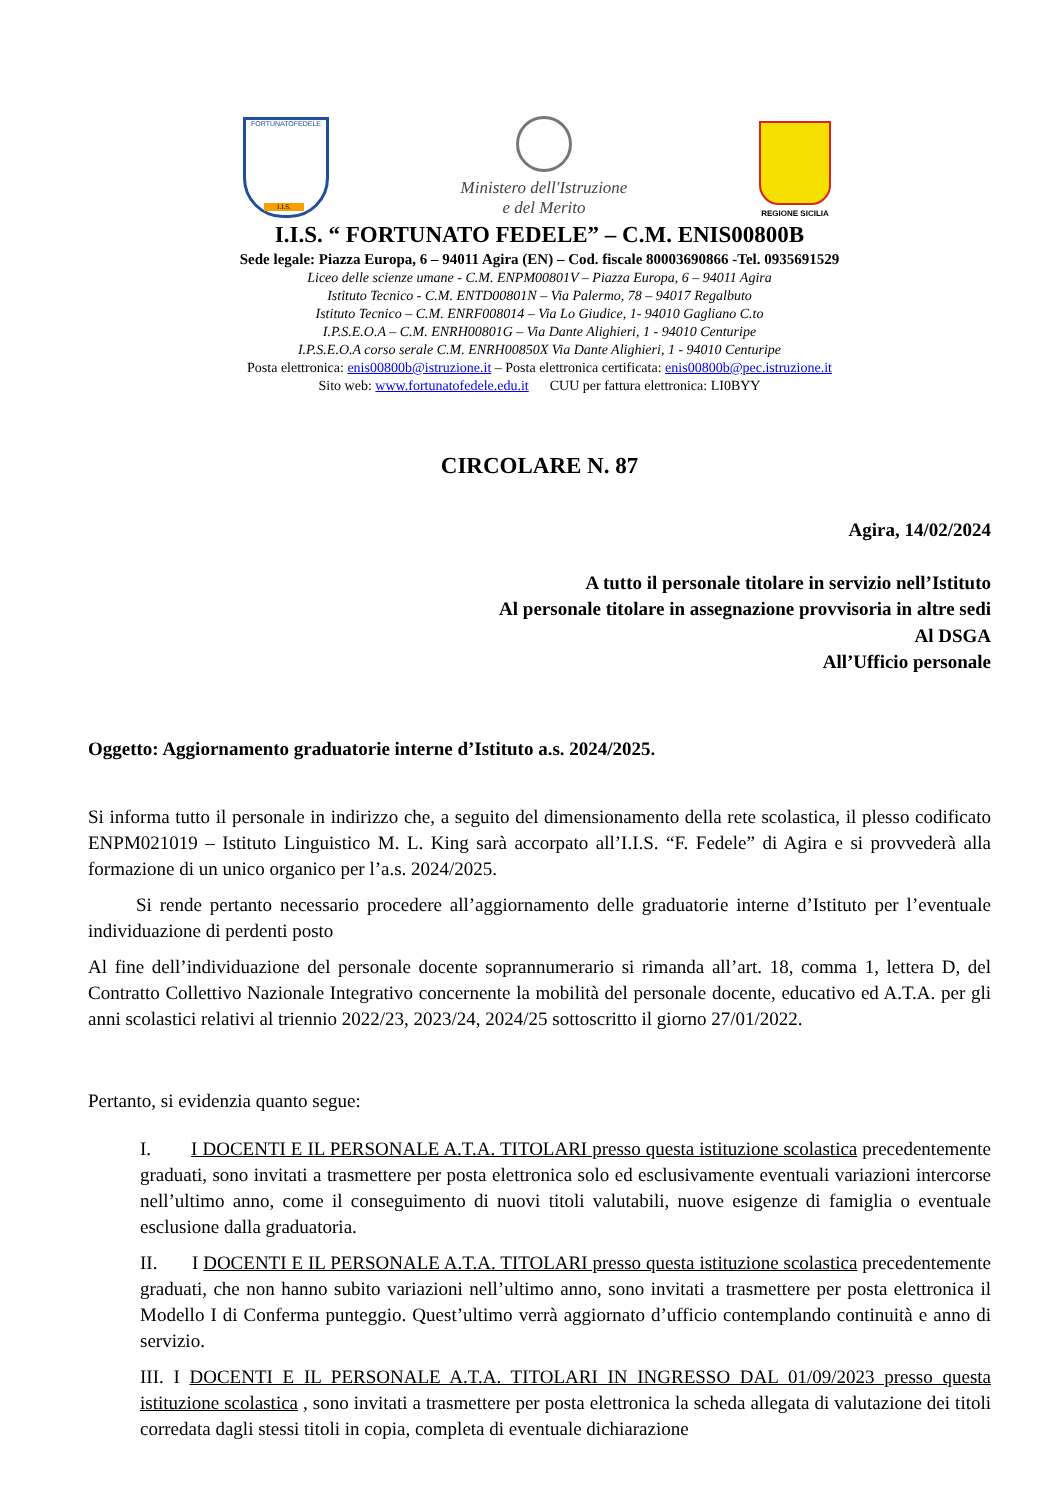FORTUNATOFEDELE
I.I.S.
Ministero dell'Istruzione
e del Merito
REGIONE SICILIA
I.I.S. “ FORTUNATO FEDELE” – C.M. ENIS00800B
Sede legale: Piazza Europa, 6 – 94011 Agira (EN) – Cod. fiscale 80003690866 -Tel. 0935691529
Liceo delle scienze umane - C.M. ENPM00801V – Piazza Europa, 6 – 94011 Agira
Istituto Tecnico - C.M. ENTD00801N – Via Palermo, 78 – 94017 Regalbuto
Istituto Tecnico – C.M. ENRF008014 – Via Lo Giudice, 1- 94010 Gagliano C.to
I.P.S.E.O.A – C.M. ENRH00801G – Via Dante Alighieri, 1 - 94010 Centuripe
I.P.S.E.O.A corso serale C.M. ENRH00850X Via Dante Alighieri, 1 - 94010 Centuripe
Posta elettronica: enis00800b@istruzione.it – Posta elettronica certificata: enis00800b@pec.istruzione.it
Sito web: www.fortunatofedele.edu.it CUU per fattura elettronica: LI0BYY
CIRCOLARE N. 87
Agira, 14/02/2024
A tutto il personale titolare in servizio nell’Istituto
Al personale titolare in assegnazione provvisoria in altre sedi
Al DSGA
All’Ufficio personale
Oggetto: Aggiornamento graduatorie interne d’Istituto a.s. 2024/2025.
Si informa tutto il personale in indirizzo che, a seguito del dimensionamento della rete scolastica, il plesso codificato ENPM021019 – Istituto Linguistico M. L. King sarà accorpato all’I.I.S. “F. Fedele” di Agira e si provvederà alla formazione di un unico organico per l’a.s. 2024/2025.
Si rende pertanto necessario procedere all’aggiornamento delle graduatorie interne d’Istituto per l’eventuale individuazione di perdenti posto
Al fine dell’individuazione del personale docente soprannumerario si rimanda all’art. 18, comma 1, lettera D, del Contratto Collettivo Nazionale Integrativo concernente la mobilità del personale docente, educativo ed A.T.A. per gli anni scolastici relativi al triennio 2022/23, 2023/24, 2024/25 sottoscritto il giorno 27/01/2022.
Pertanto, si evidenzia quanto segue:
I. I DOCENTI E IL PERSONALE A.T.A. TITOLARI presso questa istituzione scolastica precedentemente graduati, sono invitati a trasmettere per posta elettronica solo ed esclusivamente eventuali variazioni intercorse nell’ultimo anno, come il conseguimento di nuovi titoli valutabili, nuove esigenze di famiglia o eventuale esclusione dalla graduatoria.
II. I DOCENTI E IL PERSONALE A.T.A. TITOLARI presso questa istituzione scolastica precedentemente graduati, che non hanno subito variazioni nell’ultimo anno, sono invitati a trasmettere per posta elettronica il Modello I di Conferma punteggio. Quest’ultimo verrà aggiornato d’ufficio contemplando continuità e anno di servizio.
III. I DOCENTI E IL PERSONALE A.T.A. TITOLARI IN INGRESSO DAL 01/09/2023 presso questa istituzione scolastica , sono invitati a trasmettere per posta elettronica la scheda allegata di valutazione dei titoli corredata dagli stessi titoli in copia, completa di eventuale dichiarazione